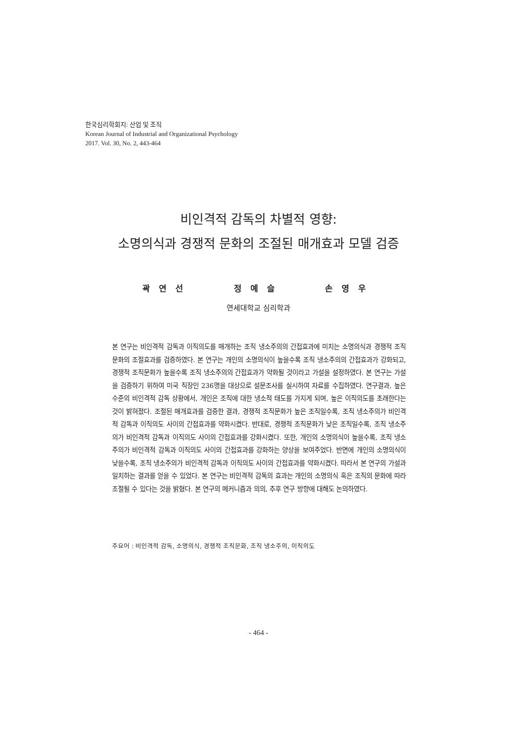한국심리학회지: 산업 및 조직
Korean Journal of Industrial and Organizational Psychology
2017. Vol. 30, No. 2, 443-464
비인격적 감독의 차별적 영향:
소명의식과 경쟁적 문화의 조절된 매개효과 모델 검증
곽연선 정예슬 손영우
연세대학교 심리학과
본 연구는 비인격적 감독과 이직의도를 매개하는 조직 냉소주의의 간접효과에 미치는 소명의식과 경쟁적 조직문화의 조절효과를 검증하였다. 본 연구는 개인의 소명의식이 높을수록 조직 냉소주의의 간접효과가 강화되고, 경쟁적 조직문화가 높을수록 조직 냉소주의의 간접효과가 약화될 것이라고 가설을 설정하였다. 본 연구는 가설을 검증하기 위하여 미국 직장인 236명을 대상으로 설문조사를 실시하여 자료를 수집하였다. 연구결과, 높은 수준의 비인격적 감독 상황에서, 개인은 조직에 대한 냉소적 태도를 가지게 되며, 높은 이직의도를 초래한다는 것이 밝혀졌다. 조절된 매개효과를 검증한 결과, 경쟁적 조직문화가 높은 조직일수록, 조직 냉소주의가 비인격적 감독과 이직의도 사이의 간접효과를 약화시켰다. 반대로, 경쟁적 조직문화가 낮은 조직일수록, 조직 냉소주의가 비인격적 감독과 이직의도 사이의 간접효과를 강화시켰다. 또한, 개인의 소명의식이 높을수록, 조직 냉소주의가 비인격적 감독과 이직의도 사이의 간접효과를 강화하는 양상을 보여주었다. 반면에 개인의 소명의식이 낮을수록, 조직 냉소주의가 비인격적 감독과 이직의도 사이의 간접효과를 약화시켰다. 따라서 본 연구의 가설과 일치하는 결과를 얻을 수 있었다. 본 연구는 비인격적 감독의 효과는 개인의 소명의식 혹은 조직의 문화에 따라 조절될 수 있다는 것을 밝혔다. 본 연구의 메커니즘과 의의, 추후 연구 방향에 대해도 논의하였다.
주요어 : 비인격적 감독, 소명의식, 경쟁적 조직문화, 조직 냉소주의, 이직의도
- 464 -